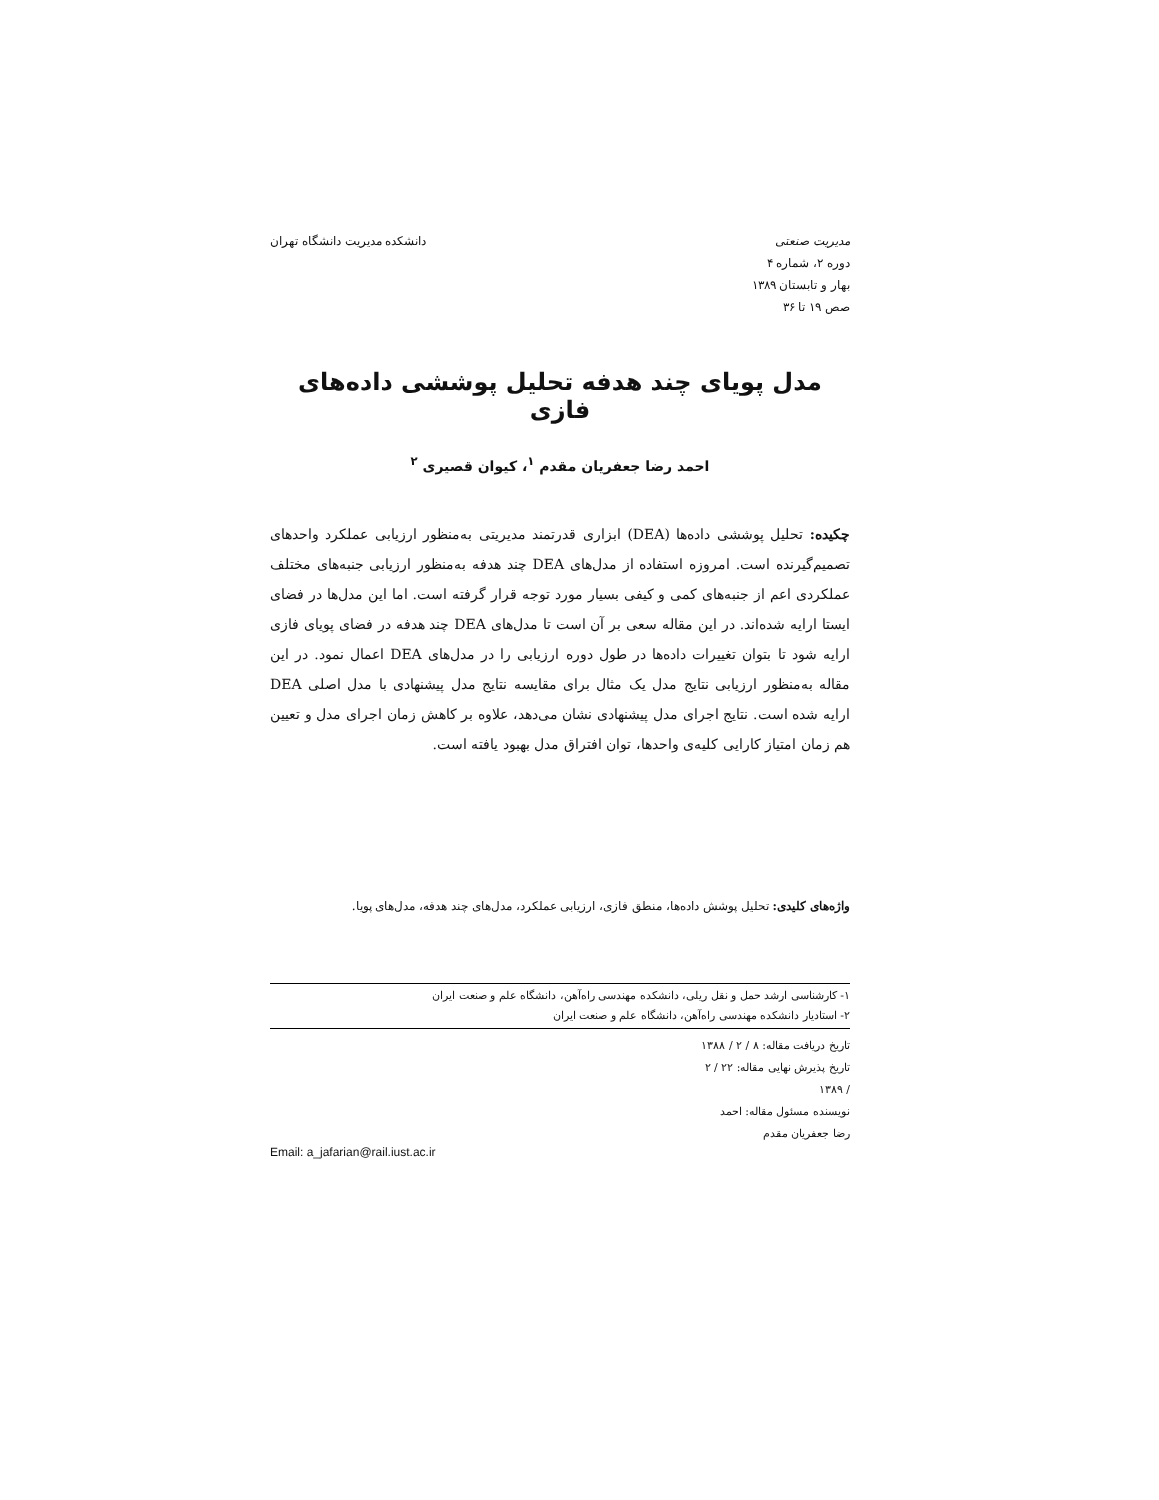مدیریت صنعتی
دوره ۲، شماره ۴
بهار و تابستان ۱۳۸۹
صص ۱۹ تا ۳۶
دانشکده مدیریت دانشگاه تهران
مدل پویای چند هدفه تحلیل پوششی داده‌های فازی
احمد رضا جعفریان مقدم <sup>۱</sup>، کیوان قصیری <sup>۲</sup>
چکیده: تحلیل پوششی داده‌ها (DEA) ابزاری قدرتمند مدیریتی به‌منظور ارزیابی عملکرد واحدهای تصمیم‌گیرنده است. امروزه استفاده از مدل‌های DEA چند هدفه به‌منظور ارزیابی جنبه‌های مختلف عملکردی اعم از جنبه‌های کمی و کیفی بسیار مورد توجه قرار گرفته است. اما این مدل‌ها در فضای ایستا ارایه شده‌اند. در این مقاله سعی بر آن است تا مدل‌های DEA چند هدفه در فضای پویای فازی ارایه شود تا بتوان تغییرات داده‌ها در طول دوره ارزیابی را در مدل‌های DEA اعمال نمود. در این مقاله به‌منظور ارزیابی نتایج مدل یک مثال برای مقایسه نتایج مدل پیشنهادی با مدل اصلی DEA ارایه شده است. نتایج اجرای مدل پیشنهادی نشان می‌دهد، علاوه بر کاهش زمان اجرای مدل و تعیین هم زمان امتیاز کارایی کلیه‌ی واحدها، توان افتراق مدل بهبود یافته است.
واژه‌های کلیدی: تحلیل پوشش داده‌ها، منطق فازی، ارزیابی عملکرد، مدل‌های چند هدفه، مدل‌های پویا.
۱- کارشناسی ارشد حمل و نقل ریلی، دانشکده مهندسی راه‌آهن، دانشگاه علم و صنعت ایران
۲- استادیار دانشکده مهندسی راه‌آهن، دانشگاه علم و صنعت ایران
تاریخ دریافت مقاله: ۸ / ۲ / ۱۳۸۸
تاریخ پذیرش نهایی مقاله: ۲۲ / ۲ / ۱۳۸۹
نویسنده مسئول مقاله: احمد رضا جعفریان مقدم
Email: a_jafarian@rail.iust.ac.ir